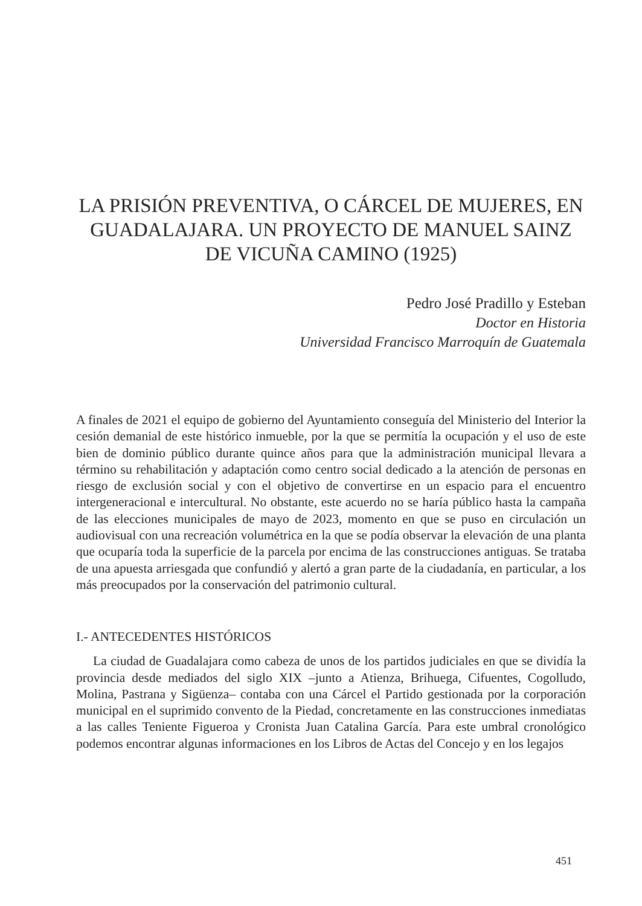LA PRISIÓN PREVENTIVA, O CÁRCEL DE MUJERES, EN GUADALAJARA. UN PROYECTO DE MANUEL SAINZ DE VICUÑA CAMINO (1925)
Pedro José Pradillo y Esteban
Doctor en Historia
Universidad Francisco Marroquín de Guatemala
A finales de 2021 el equipo de gobierno del Ayuntamiento conseguía del Ministerio del Interior la cesión demanial de este histórico inmueble, por la que se permitía la ocupación y el uso de este bien de dominio público durante quince años para que la administración municipal llevara a término su rehabilitación y adaptación como centro social dedicado a la atención de personas en riesgo de exclusión social y con el objetivo de convertirse en un espacio para el encuentro intergeneracional e intercultural. No obstante, este acuerdo no se haría público hasta la campaña de las elecciones municipales de mayo de 2023, momento en que se puso en circulación un audiovisual con una recreación volumétrica en la que se podía observar la elevación de una planta que ocuparía toda la superficie de la parcela por encima de las construcciones antiguas. Se trataba de una apuesta arriesgada que confundió y alertó a gran parte de la ciudadanía, en particular, a los más preocupados por la conservación del patrimonio cultural.
I.- ANTECEDENTES HISTÓRICOS
La ciudad de Guadalajara como cabeza de unos de los partidos judiciales en que se dividía la provincia desde mediados del siglo XIX –junto a Atienza, Brihuega, Cifuentes, Cogolludo, Molina, Pastrana y Sigüenza– contaba con una Cárcel el Partido gestionada por la corporación municipal en el suprimido convento de la Piedad, concretamente en las construcciones inmediatas a las calles Teniente Figueroa y Cronista Juan Catalina García. Para este umbral cronológico podemos encontrar algunas informaciones en los Libros de Actas del Concejo y en los legajos
451